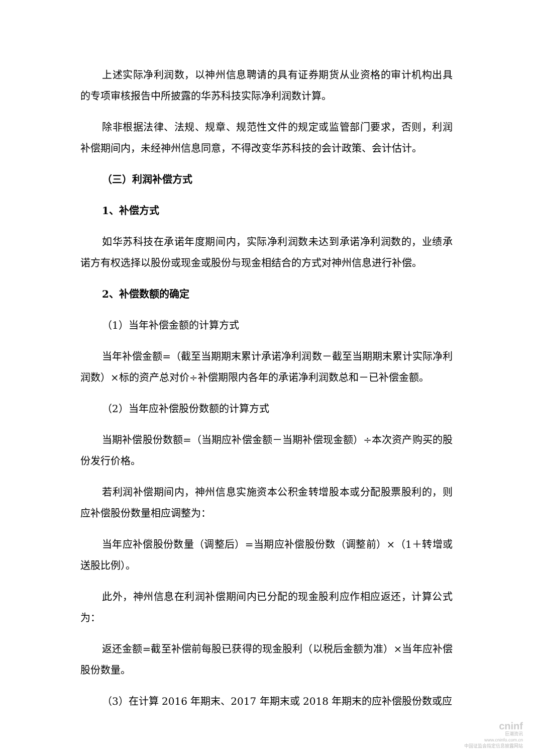上述实际净利润数，以神州信息聘请的具有证券期货从业资格的审计机构出具的专项审核报告中所披露的华苏科技实际净利润数计算。
除非根据法律、法规、规章、规范性文件的规定或监管部门要求，否则，利润补偿期间内，未经神州信息同意，不得改变华苏科技的会计政策、会计估计。
（三）利润补偿方式
1、补偿方式
如华苏科技在承诺年度期间内，实际净利润数未达到承诺净利润数的，业绩承诺方有权选择以股份或现金或股份与现金相结合的方式对神州信息进行补偿。
2、补偿数额的确定
（1）当年补偿金额的计算方式
当年补偿金额=（截至当期期末累计承诺净利润数－截至当期期末累计实际净利润数）×标的资产总对价÷补偿期限内各年的承诺净利润数总和－已补偿金额。
（2）当年应补偿股份数额的计算方式
当期补偿股份数额=（当期应补偿金额－当期补偿现金额）÷本次资产购买的股份发行价格。
若利润补偿期间内，神州信息实施资本公积金转增股本或分配股票股利的，则应补偿股份数量相应调整为：
当年应补偿股份数量（调整后）=当期应补偿股份数（调整前）×（1＋转增或送股比例）。
此外，神州信息在利润补偿期间内已分配的现金股利应作相应返还，计算公式为：
返还金额=截至补偿前每股已获得的现金股利（以税后金额为准）×当年应补偿股份数量。
（3）在计算 2016 年期末、2017 年期末或 2018 年期末的应补偿股份数或应
cninf
巨潮资讯
www.cninfo.com.cn
中国证监会指定信息披露网站